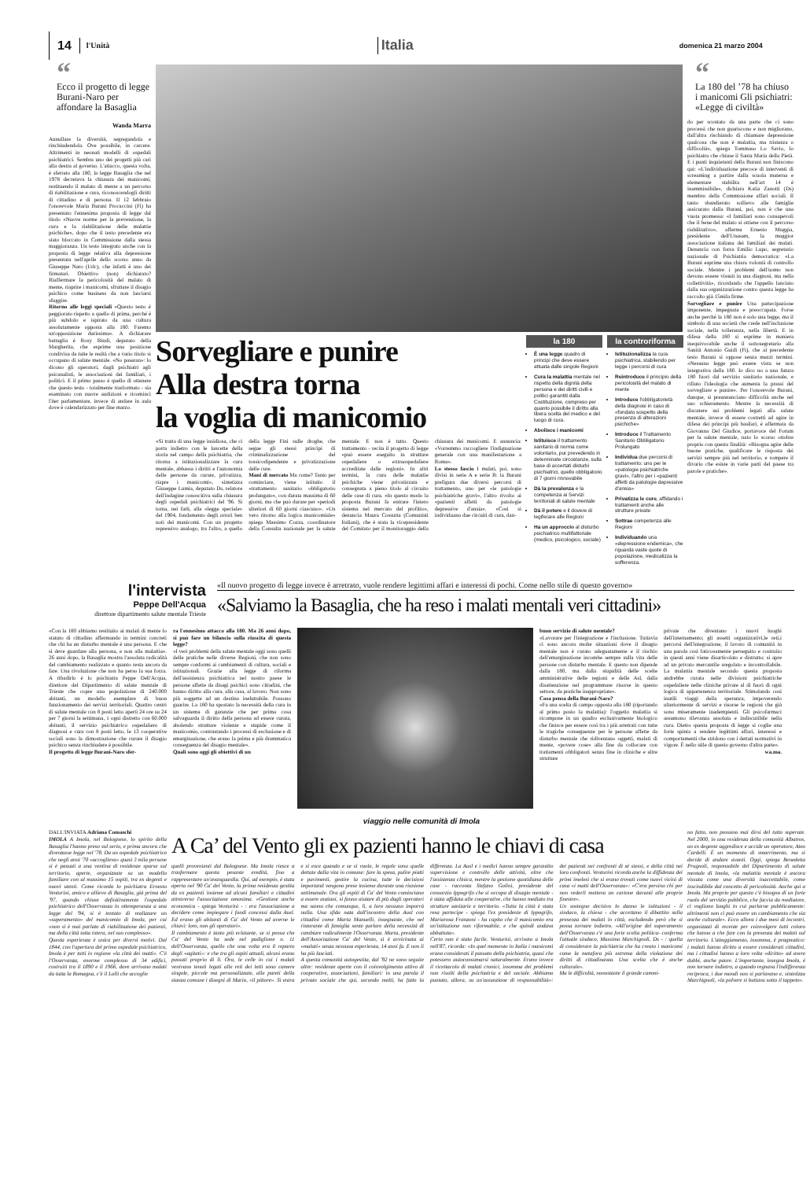14 l'Unità Italia domenica 21 marzo 2004
“Ecco il progetto di legge Burani-Naro per affondare la Basaglia
Wanda Marra
Annullare la diversità, segregandola e rinchiudendola. Ove possibile, in carcere. Altrimenti in neonati modelli di ospedali psichiatrici. Sembra uno dei progetti più cari alla destra al governo. L'attacco, questa volta, è sferrato alla 180, la legge Basaglia che nel 1978 decretava la chiusura dei manicomi, restituendo il malato di mente a un percorso di riabilitazione e cura, riconoscendogli diritti di cittadino e di persona. Il 12 febbraio l'onorevole Maria Burani Procaccini (Fi) ha presentato l'ennesima proposta di legge dal titolo «Nuove norme per la prevenzione, la cura e la riabilitazione delle malattie psichiche», dopo che il testo precedente era stato bloccato in Commissione dalla stessa maggioranza. Un testo integrato anche con la proposta di legge relativa alla depressione presentata nell'aprile dello scorso anno da Giuseppe Naro (Udc), che infatti è uno dei firmatari. Obiettivo (non) dichiarato? Riaffermare la pericolosità del malato di mente, riaprire i manicomi, sfruttare il disagio psichico come business da non lasciarsi sfuggire.
Ritorno alle leggi speciali «Questo testo è peggiorato rispetto a quello di prima, perché è più subdolo e ispirato da una cultura assolutamente opposta alla 180. Faremo un'opposizione durissima». A dichiarare battaglia è Rosy Bindi, deputato della Margherita, che esprime una posizione condivisa da tutte le realtà che a vario titolo si occupano di salute mentale. «No pasaran»: lo dicono gli operatori, dagli psichiatri agli psicanalisti, le associazioni dei familiari, i politici. E il primo passo è quello di ottenere che questo testo - totalmente trasformato - sia esaminato con nuove audizioni e ricominci l'iter parlamentare, invece di andare in aula dove è calendarizzato per fine marzo.
Sorvegliare e punire
Alla destra torna
la voglia di manicomio
«Si tratta di una legge insidiosa, che ci porta indietro con le lancette della storia nel campo della psichiatria, che ritorna a istituzionalizzare la cura mentale, abbassa i diritti e l'autonomia delle persone da curare, privatizza, riapre i manicomi», sintetizza Giuseppe Lumia, deputato Ds, relatore dell'indagine conoscitiva sulla chiusura degli ospedali psichiatrici del '96. Si torna, nei fatti, alla «legge speciale» del 1904, fondamento degli orrori ben noti dei manicomi. Con un progetto repressivo analogo, tra l'altro, a quello della legge Fini sulle droghe, che segue gli stessi principi di criminalizzazione del tossicodipendente e privatizzazione delle cure.
Mani di mercato Ma come? Tanto per cominciare, viene istituito il «trattamento sanitario obbligatorio prolungato», con durata massima di 60 giorni, ma che può durare per «periodi ulteriori di 60 giorni ciascuno». «Un vero ritorno alla logica manicomiale» spiega Massimo Cozza, coordinatore della Consulta nazionale per la salute mentale. E non è tutto. Questo trattamento - recita il progetto di legge «può essere eseguito in strutture ospedaliere o extraospedaliere accreditate dalle regioni». In altri termini, la cura delle malattie psichiche viene privatizzata e consegnata a pieno titolo al circuito delle case di cura. «In questo modo la proposta Burani fa entrare l'intero sistema nel mercato del profitto», denuncia Maura Cossutta (Comunisti Italiani), che è stata la vicepresidente del Comitato per il monitoraggio della chiusura dei manicomi. E annuncia: «Vorremmo raccogliere l'indignazione generale con una manifestazione a Roma».
Lo stesso fascio I malati, poi, sono divisi in serie A e serie B: la Burani prefigura due diversi percorsi di trattamento, uno per «le patologie psichiatriche gravi», l'altro rivolto ai «pazienti affetti da patologie depressive d'ansia». «Così si individuano due circuiti di cura, dan-
la 180
È una legge quadro di principi che deve essere attuata dalle singole Regioni
Cura la malattia mentale nel rispetto della dignità della persona e dei diritti civili e politici garantiti dalla Costituzione, compreso per quanto possibile il diritto alla libera scelta del medico e del luogo di cura.
Abolisce i manicomi
Istituisce il trattamento sanitario di norma come volontario, pur prevedendo in determinate circostanze, sulla base di accertati disturbi psichiatrici, quello obbligatorio di 7 giorni rinnovabile
Dà la prevalenza e la competenza ai Servizi territoriali di salute mentale
Dà il potere e il dovere di legiferare alle Regioni
Ha un approccio al disturbo psichiatrico multifattoriale (medico, psicologico, sociale)
la controriforma
Istituzionalizza la cura psichiatrica, stabilendo per legge i percorsi di cura
Reintroduce il principio della pericolosità del malato di mente
Introduce l'obbligatorietà della diagnosi in caso di «fondato sospetto della presenza di alterazioni psichiche»
Introduce il Trattamento Sanitario Obbligatorio Prolungato
Individua due percorsi di trattamento: uno per le «patologie psichiatriche gravi», l'altro per i «pazienti affetti da patologie depressive d'ansia»
Privatizza le cure, affidando i trattamenti anche alle strutture private
Sottrae competenza alle Regioni
Individuando una «depressione endemica», che riguarda vaste quote di popolazione, medicalizza la sofferenza.
“La 180 del ’78 ha chiuso i manicomi Gli psichiatri: «Legge di civiltà»
do per scontato da una parte che ci sono processi che non guariscono e non migliorano, dall'altra rischiando di chiamare depressione qualcosa che non è malattia, ma tristezza o difficoltà», spiega Tommaso Lo Savio, lo psichiatra che chiuse il Santa Maria della Pietà. E i punti inquietanti della Burani non finiscono qui: «L'individuazione precoce di interventi di screaming a partire dalla scuola materna e elementare stabilita nell'art 14 è inammissibile», dichiara Katia Zanotti (Ds) membro della Commissione affari sociali. Il tanto sbandierato sollievo alle famiglie assicurato dalla Burani, poi, non è che una vuota promessa: «I familiari sono consapevoli che il bene del malato si ottiene con il percorso riabilitativo», afferma Ernesto Muggia, presidente dell'Unasam, la maggior associazione italiana dei familiari dei malati. Denuncia con forza Emilio Lupo, segretario nazionale di Psichiatria democratica: «La Burani esprime una chiara volontà di controllo sociale. Mentre i problemi dell'uomo non devono essere vissuti in una diagnosi, ma nella collettività», ricordando che l'appello lanciato dalla sua organizzazione contro questa legge ha raccolto già 15mila firme.
Sorvegliare e punire Una partecipazione imponente, impegnata e preoccupata. Forse anche perché la 180 non è solo una legge, ma il simbolo di una società che crede nell'inclusione sociale, nella tolleranza, nella libertà. E in difesa della 180 si esprime in maniera inequivocabile anche il sottosegretario alla Sanità Antonio Guidi (Fi), che al precedente testo Burani si oppose senza mezzi termini. «Nessuna legge può essere vista se non integrativa della 180. Io dico no a una futura 180 fuori dal servizio sanitario nazionale, e rifiuto l'ideologia che aumenta la prassi del sorvegliare e punire». Per l'onorevole Burani, dunque, si preannunciano difficoltà anche nel suo schieramento. Mentre la necessità di discutere sui problemi legati alla salute mentale, invece di essere costretti ad agire in difesa dei principi più basilari, è affermata da Giovanna Del Giudice, portavoce del Forum per la salute mentale, nato lo scorso ottobre proprio con questa finalità: «Bisogna agire delle buone pratiche, qualificare le risposta dei servizi sempre più nel territorio, e rompere il divario che esiste in varie parti del paese tra parole e pratiche».
l'intervista
Peppe Dell'Acqua
direttore dipartimento salute mentale Trieste
«Il nuovo progetto di legge invece è arretrato, vuole rendere legittimi affari e interessi di pochi. Come nello stile di questo governo»
«Salviamo la Basaglia, che ha reso i malati mentali veri cittadini»
«Con la 180 abbiamo restituito ai malati di mente lo statuto di cittadino affermando in termini concreti che chi ha un disturbo mentale è una persona. E che si deve guardare alla persona, e non alla malattia». 26 anni dopo, la Basaglia mostra l'assoluta radicalità del cambiamento realizzato e quanto resta ancora da fare. Una rivoluzione che non ha perso la sua forza. A ribadirlo è lo psichiatra Peppe Dell'Acqua, direttore del Dipartimento di salute mentale di Trieste che copre una popolazione di 240.000 abitanti, un modello esemplare di buon funzionamento dei servizi territoriali. Quattro centri di salute mentale con 8 posti letto aperti 24 ore su 24 per 7 giorni la settimana, 1 ogni distretto con 60.000 abitanti, il servizio psichiatrico ospedaliero di diagnosi e cura con 8 posti letto, le 13 cooperative sociali sono la dimostrazione che curare il disagio psichico senza rinchiudere è possibile.
Il progetto di legge Burani-Naro sfer-
ra l'ennesimo attacco alla 180. Ma 26 anni dopo, si può fare un bilancio sulla riuscita di questa legge?
«I veri problemi della salute mentale oggi sono quelli delle pratiche nelle diverse Regioni, che non sono sempre conformi ai cambiamenti di cultura, sociali e istituzionali. Grazie alla legge di riforma dell'assistenza psichiatrica nel nostro paese le persone affette da disagi psichici sono cittadini, che hanno diritto alla cura, alla casa, al lavoro. Non sono più soggette ad un destino ineluttabile. Possono guarire. La 180 ha spostato la necessità della cura in un sistema di garanzie che per prima cosa salvaguarda il diritto della persona ad essere curata, abolendo strutture violente e stupide come il manicomio, contrastando i processi di esclusione e di emarginazione, che erano la prima e più drammatica conseguenza del disagio mentale».
Quali sono oggi gli obiettivi di un
buon servizio di salute mentale?
«Lavorare per l'integrazione e l'inclusione. Tuttavia ci sono ancora molte situazioni dove il disagio mentale non è curato adeguatamente e il rischio dell'emarginazione incombe sempre sulla vita delle persone con disturbo mentale. E questo non dipende dalla 180, ma dalla stupidità delle scelte amministrative delle regioni e delle Asl, dalla disattenzione nel programmare risorse in questo settore, da pratiche inappropriate».
Cosa pensa della Burani-Naro?
«Fa una scelta di campo opposta alla 180 (riportando al primo posto la malattia): l'oggetto malattia si ricompone in un quadro esclusivamente biologico che finisce per essere così tra i più arretrati con tutte le tragiche conseguenze per le persone affette da disturbo mentale che ridiventano oggetti, malati di mente, «povere cose» alla fine da collocare con trattamenti obbligatori senza fine in cliniche e altre strutture
private che diventano i nuovi luoghi dell'internamento; gli assetti organizzativi,le reti,i percorsi dell'integrazione, il lavoro di comunità in una parola così faticosamente perseguito e costruito in questi anni viene disarticolato e distrutto; si apre ad un privato mercantile sregolato e incontrollabile. La malattia mentale secondo questa proposta andrebbe curata nelle divisioni psichiatriche ospedaliere nelle cliniche private al di fuori di ogni logica di appartenenza territoriale. Stimolando così inutili viaggi della speranza, impoverendo ulteriormente di servizi e risorse le regioni che già sono miseramente inadempienti. Gli psicofarmaci assumono rilevanza assoluta e indiscutibile nella cura. Dietro questa proposta di legge si coglie una forte spinta a rendere legittimi affari, interessi e comportamenti che stridono con i dettati normativi in vigore. È nello stile di questo governo d'altra parte».
wa.ma.
viaggio nelle comunità di Imola
DALL'INVIATA Adriana Comaschi
IMOLA A Imola, nel Bolognese, lo spirito della Basaglia l'hanno preso sul serio, e prima ancora che diventasse legge nel '78. Da un ospedale psichiatrico che negli anni '70 «accoglieva» quasi 3 mila persone si è passati a una ventina di residenze sparse sul territorio, aperte, organizzate su un modello familiare con al massimo 15 ospiti, tra ex degenti e nuovi utenti. Come ricorda lo psichiatra Ernesto Venturini, amico e allievo di Basaglia, già prima del '97, quando chiuse definitivamente l'ospedale psichiatrico dell'Osservanza in ottemperanza a una legge del '94, si è tentato di realizzare un «superamento» del manicomio di Imola, per cui «non si è mai parlato di riabilitazione dei pazienti, ma della città tutta intera, nel suo complesso».
Questa esperienza è unica per diversi motivi. Dal 1844, con l'apertura del primo ospedale psichiatrico, Imola è per tutti in regione «la città dei matti». C'è l'Osservanza, enorme complesso di 34 edifici, costruiti tra il 1890 e il 1966, dove arrivano malati da tutta la Romagna, c'è il Lolli che accoglie
A Ca’ del Vento gli ex pazienti hanno le chiavi di casa
quelli provenienti dal Bolognese. Ma Imola riesce a trasformare questa pesante eredità, fino a rappresentare un'avanguardia. Qui, ad esempio, è stata aperta nel '90 Ca' del Vento, la prima residenza gestita da ex pazienti insieme ad alcuni familiari e cittadini attraverso l'associazione omonima. «Gestione anche economica - spiega Venturini - : era l'associazione a decidere come impiegare i fondi concessi dalla Ausl. Ed erano gli abitanti di Ca' del Vento ad averne le chiavi: loro, non gli operatori».
Il cambiamento è tanto più eclatante, se si pensa che Ca' del Vento ha sede nel padiglione n. 11 dell'Osservanza, quello che una volta era il reparto degli «agitati»: e che tra gli ospiti attuali, alcuni erano passati proprio di lì. Ora, le celle in cui i malati venivano tenuti legati alle reti dei letti sono camere singole, piccole ma personalizzate, alle pareti della stanza comune i disegni di Mario, «il pittore». Si entra e si esce quando e se si vuole, le regole sono quelle dettate dalla vita in comune: fare la spesa, pulire piatti e pavimenti, gestire la cucina, tutte le decisioni importanti vengono prese insieme durante una riunione settimanale. Ora gli ospiti di Ca' del Vento cominciano a essere anziani, si fanno aiutare di più dagli operatori ma sanno che comunque, lì, a loro nessuno imporrà nulla. Una sfida nata dall'incontro della Ausl con cittadini come Marta Manuelli, insegnante, che nel ristorante di famiglia sente parlare della necessità di cambiare radicalmente l'Osservanza. Marta, presidente dell'Associazione Ca' del Vento, si è avvicinata ai «malati» senza nessuna esperienza, 14 anni fa. E non li ha più lasciati.
A questa comunità autogestita, dal '92 ne sono seguite altre: residenze aperte con il coinvolgimento attivo di cooperative, associazioni, familiari: in una parola il privato sociale che qui, secondo molti, ha fatto la differenza. La Ausl e i medici hanno sempre garantito supervisione e controllo delle attività, oltre che l'assistenza clinica, mentre la gestione quotidiana delle case - racconta Stefano Golini, presidente del consorzio Ippogrifo che si occupa di disagio mentale - è stata affidata alle cooperative, che hanno mediato tra strutture sanitarie e territorio. «Tutta la città è stata resa partecipe - spiega l'ex presidente di Ippogrifo, Mariarosa Franzoni - ha capito che il manicomio era un'istituzione non riformabile, e che quindi andava abbattuta».
Certo non è stato facile. Venturini, arrivato a Imola nell'87, ricorda: «In quel momento in Italia i manicomi erano considerati il passato della psichiatria, quasi che potessero autoconsumarsi naturalmente. Erano invece il ricettacolo di malati cronici, insomma dei problemi non risolti della psichiatria e del sociale. Abbiamo puntato, allora, su un'assunzione di responsabilità»: dei pazienti nei confronti di sé stessi, e della città nei loro confronti. Venturini ricorda anche la diffidenza dei primi imolesi che si erano trovati come nuovi vicini di casa «i matti dell'Osservanza»: «C'era persino chi per non vederli metteva un cartone davanti alle proprie finestre».
Un sostegno decisivo lo danno le istituzioni - il sindaco, la chiesa - che accettano il dibattito sulla presenza dei malati in città, escludendo però che si possa tornare indietro. «All'origine del superamento dell'Osservanza c'è una forte scelta politica- conferma l'attuale sindaco, Massimo Marchignoli, Ds - : quella di considerare la psichiatria che ha creato i manicomi come la metafora più estrema della violazione dei diritti di cittadinanza. Una scelta che è anche culturale».
Ma le difficoltà, nonostante il grande cammi-
no fatto, non possono mai dirsi del tutto superate. Nel 2000, in una residenza della comunità Albatros, un ex degente aggredisce e uccide un operatore, Ateo Cardelli. È un momento di smarrimento, ma si decide di andare avanti. Oggi, spiega Benedetta Prugnoli, responsabile del Dipartimento di salute mentale di Imola, «la malattia mentale è ancora vissuta come una diversità inaccettabile, come inscindibile dal concetto di pericolosità. Anche qui a Imola. Ma proprio per questo c'è bisogno di un forte ruolo del servizio pubblico, che faccia da mediatore, ci vogliono luoghi in cui parlarne pubblicamente: altrimenti non ci può essere un cambiamento che sia anche culturale». Ecco allora i due mesi di incontri, organizzati di recente per coinvolgere tutti coloro che hanno a che fare con la presenza dei malati sul territorio. L'atteggiamento, insomma, è pragmatico: i malati hanno diritto a essere considerati cittadini, ma i cittadini hanno a loro volta «diritto» ad avere dubbi, anche paure. L'importante, insegna Imola, è non tornare indietro, a quando regnava l'indifferenza reciproca, i due mondi non si parlavano e, sintetizza Marchignoli, «la polvere si buttava sotto il tappeto».